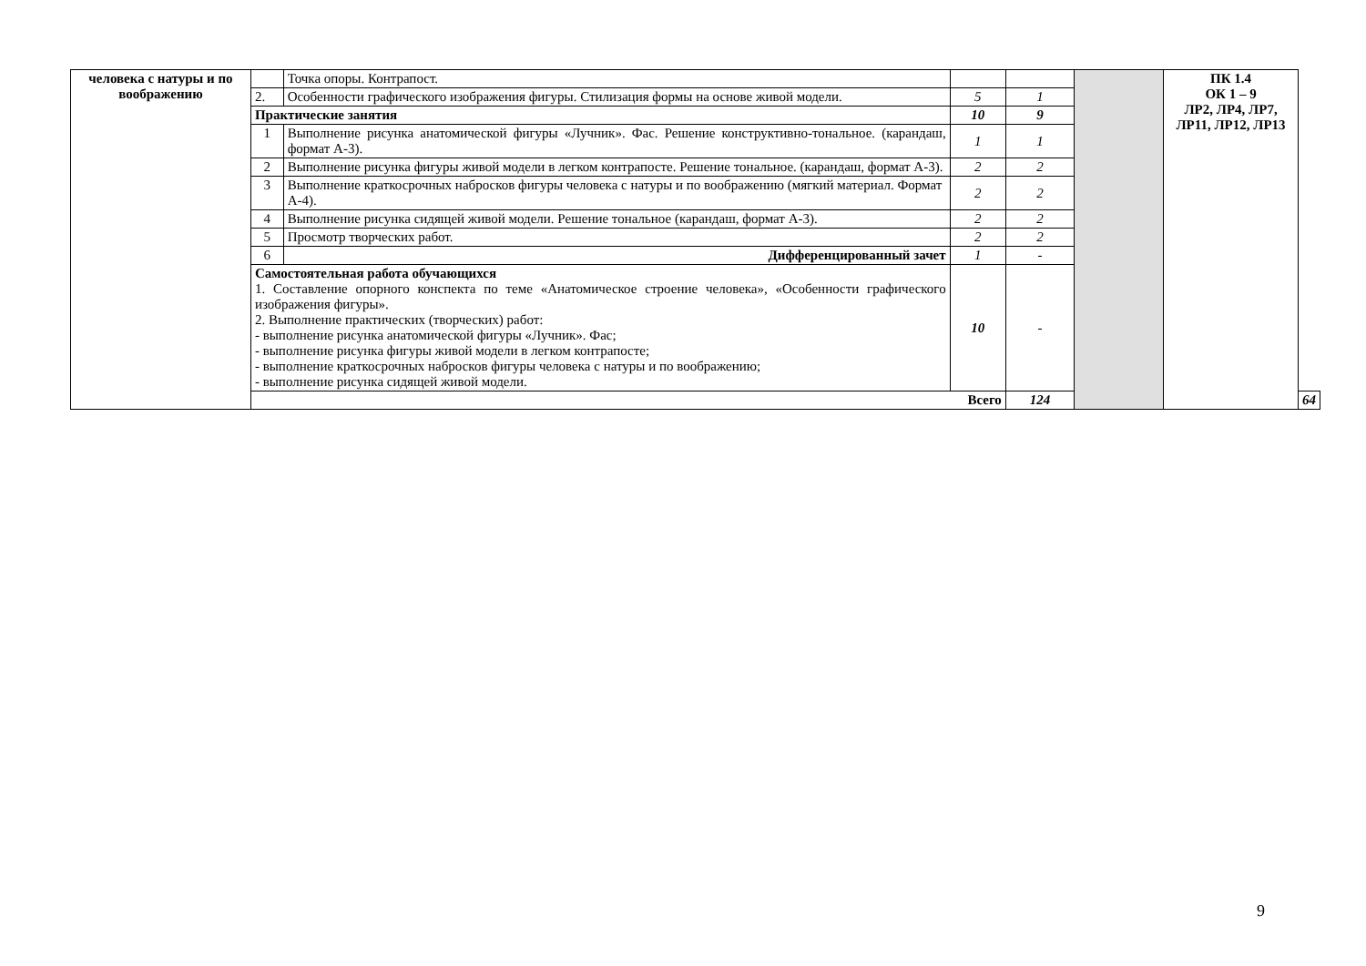| человека с натуры и по воображению | | Точка опоры. Контрапост. | | | | ПК 1.4 ОК 1 – 9 ЛР2, ЛР4, ЛР7, ЛР11, ЛР12, ЛР13 | |
| | 2. | Особенности графического изображения фигуры. Стилизация формы на основе живой модели. | 5 | 1 | | | |
| | Практические занятия | | 10 | 9 | | | |
| | 1 | Выполнение рисунка анатомической фигуры «Лучник». Фас. Решение конструктивно-тональное. (карандаш, формат А-3). | 1 | 1 | | | |
| | 2 | Выполнение рисунка фигуры живой модели в легком контрапосте. Решение тональное. (карандаш, формат А-3). | 2 | 2 | | | |
| | 3 | Выполнение краткосрочных набросков фигуры человека с натуры и по воображению (мягкий материал. Формат А-4). | 2 | 2 | | | |
| | 4 | Выполнение рисунка сидящей живой модели. Решение тональное (карандаш, формат А-3). | 2 | 2 | | | |
| | 5 | Просмотр творческих работ. | 2 | 2 | | | |
| | 6 | Дифференцированный зачет | 1 | - | | | |
| | Самостоятельная работа обучающихся 1. Составление опорного конспекта по теме «Анатомическое строение человека», «Особенности графического изображения фигуры». 2. Выполнение практических (творческих) работ: - выполнение рисунка анатомической фигуры «Лучник». Фас; - выполнение рисунка фигуры живой модели в легком контрапосте; - выполнение краткосрочных набросков фигуры человека с натуры и по воображению; - выполнение рисунка сидящей живой модели. | | 10 | - | | | |
| | Всего | | | 124 | | | 64 |
9